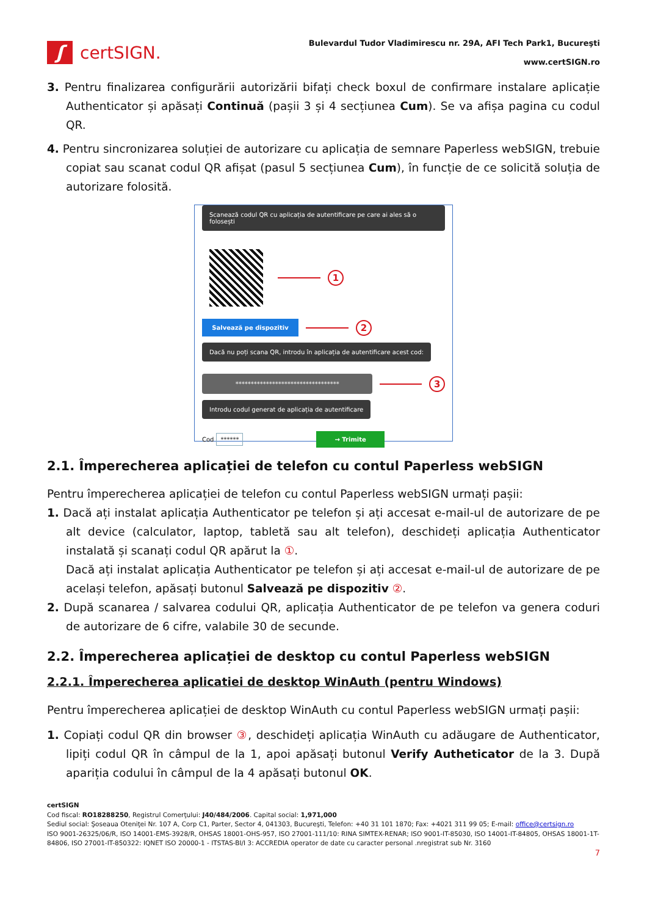ʃ
certSIGN.
Bulevardul Tudor Vladimirescu nr. 29A, AFI Tech Park1, Bucureşti
www.certSIGN.ro
3. Pentru finalizarea configurării autorizării bifați check boxul de confirmare instalare aplicație Authenticator și apăsați Continuă (pașii 3 și 4 secțiunea Cum). Se va afișa pagina cu codul QR.
4. Pentru sincronizarea soluției de autorizare cu aplicația de semnare Paperless webSIGN, trebuie copiat sau scanat codul QR afișat (pasul 5 secțiunea Cum), în funcție de ce solicită soluția de autorizare folosită.
Scanează codul QR cu aplicația de autentificare pe care ai ales să o folosești
1
Salvează pe dispozitiv
2
Dacă nu poți scana QR, introdu în aplicația de autentificare acest cod:
**********************************
3
Introdu codul generat de aplicația de autentificare
Cod ****** → Trimite
2.1. Împerecherea aplicației de telefon cu contul Paperless webSIGN
Pentru împerecherea aplicației de telefon cu contul Paperless webSIGN urmați pașii:
1. Dacă ați instalat aplicația Authenticator pe telefon și ați accesat e-mail-ul de autorizare de pe alt device (calculator, laptop, tabletă sau alt telefon), deschideți aplicația Authenticator instalată și scanați codul QR apărut la ①.
Dacă ați instalat aplicația Authenticator pe telefon și ați accesat e-mail-ul de autorizare de pe același telefon, apăsați butonul Salvează pe dispozitiv ②.
2. După scanarea / salvarea codului QR, aplicația Authenticator de pe telefon va genera coduri de autorizare de 6 cifre, valabile 30 de secunde.
2.2. Împerecherea aplicației de desktop cu contul Paperless webSIGN
2.2.1. Împerecherea aplicatiei de desktop WinAuth (pentru Windows)
Pentru împerecherea aplicației de desktop WinAuth cu contul Paperless webSIGN urmați pașii:
1. Copiați codul QR din browser ③, deschideți aplicația WinAuth cu adăugare de Authenticator, lipiți codul QR în câmpul de la 1, apoi apăsați butonul Verify Autheticator de la 3. După apariția codului în câmpul de la 4 apăsați butonul OK.
certSIGN
Cod fiscal: RO18288250, Registrul Comerţului: J40/484/2006. Capital social: 1,971,000
Sediul social: Şoseaua Oteniţei Nr. 107 A, Corp C1, Parter, Sector 4, 041303, Bucureşti, Telefon: +40 31 101 1870; Fax: +4021 311 99 05; E-mail: office@certsign.ro
ISO 9001-26325/06/R, ISO 14001-EMS-3928/R, OHSAS 18001-OHS-957, ISO 27001-111/10: RINA SIMTEX-RENAR; ISO 9001-IT-85030, ISO 14001-IT-84805, OHSAS 18001-1T-84806, ISO 27001-IT-850322: IQNET ISO 20000-1 - ITSTAS-BI/I 3: ACCREDIA operator de date cu caracter personal .nregistrat sub Nr. 3160
7